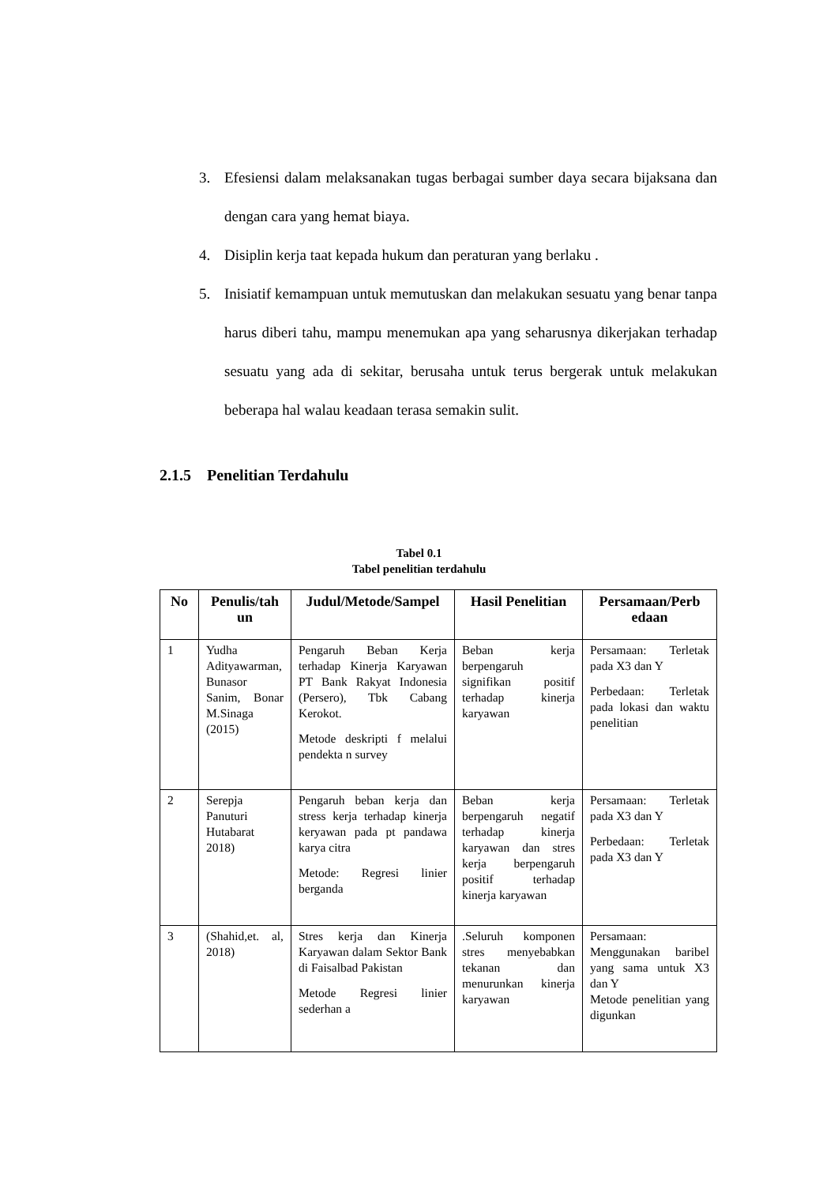3. Efesiensi dalam melaksanakan tugas berbagai sumber daya secara bijaksana dan dengan cara yang hemat biaya.
4. Disiplin kerja taat kepada hukum dan peraturan yang berlaku .
5. Inisiatif kemampuan untuk memutuskan dan melakukan sesuatu yang benar tanpa harus diberi tahu, mampu menemukan apa yang seharusnya dikerjakan terhadap sesuatu yang ada di sekitar, berusaha untuk terus bergerak untuk melakukan beberapa hal walau keadaan terasa semakin sulit.
2.1.5 Penelitian Terdahulu
Tabel 0.1
Tabel penelitian terdahulu
| No | Penulis/tah un | Judul/Metode/Sampel | Hasil Penelitian | Persamaan/Perb edaan |
| --- | --- | --- | --- | --- |
| 1 | Yudha Adityawarman, Bunasor Sanim, Bonar M.Sinaga (2015) | Pengaruh Beban Kerja terhadap Kinerja Karyawan PT Bank Rakyat Indonesia (Persero), Tbk Cabang Kerokot. Metode deskripti f melalui pendekta n survey | Beban kerja berpengaruh signifikan positif terhadap kinerja karyawan | Persamaan: Terletak pada X3 dan Y Perbedaan: Terletak pada lokasi dan waktu penelitian |
| 2 | Serepja Panuturi Hutabarat 2018) | Pengaruh beban kerja dan stress kerja terhadap kinerja keryawan pada pt pandawa karya citra Metode: Regresi linier berganda | Beban kerja berpengaruh negatif terhadap kinerja karyawan dan stres kerja berpengaruh positif terhadap kinerja karyawan | Persamaan: Terletak pada X3 dan Y Perbedaan: Terletak pada X3 dan Y |
| 3 | (Shahid,et. al, 2018) | Stres kerja dan Kinerja Karyawan dalam Sektor Bank di Faisalbad Pakistan Metode Regresi linier sederhan a | .Seluruh komponen stres menyebabkan tekanan dan menurunkan kinerja karyawan | Persamaan: Menggunakan baribel yang sama untuk X3 dan Y Metode penelitian yang digunkan |